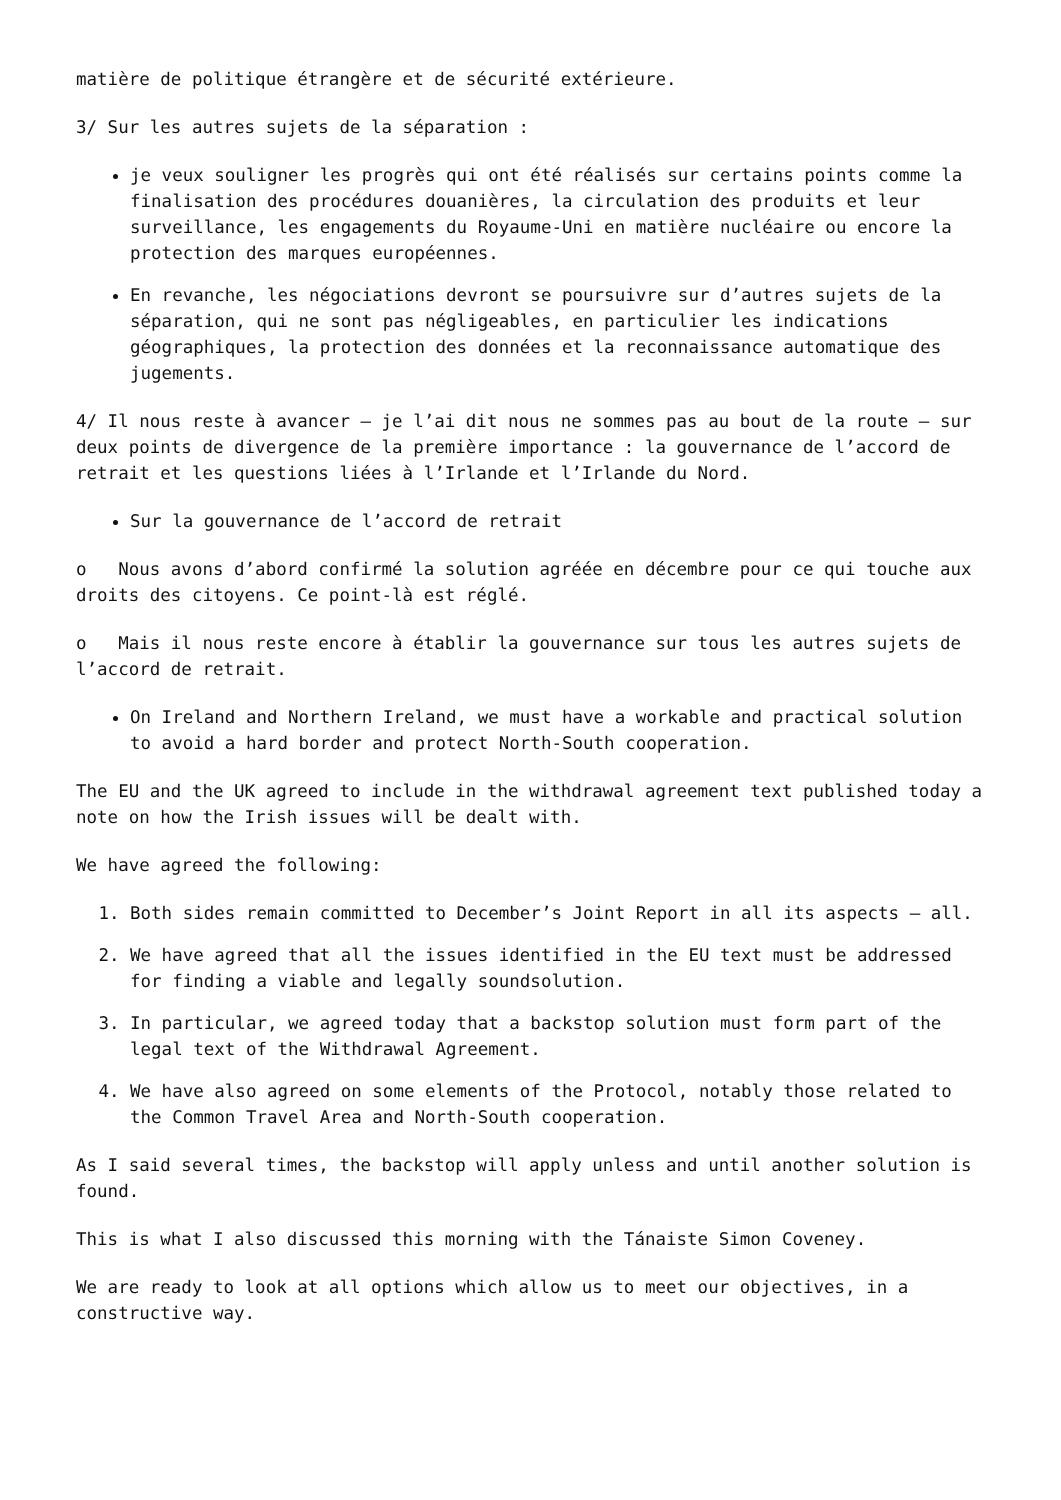matière de politique étrangère et de sécurité extérieure.
3/ Sur les autres sujets de la séparation :
je veux souligner les progrès qui ont été réalisés sur certains points comme la finalisation des procédures douanières, la circulation des produits et leur surveillance, les engagements du Royaume-Uni en matière nucléaire ou encore la protection des marques européennes.
En revanche, les négociations devront se poursuivre sur d’autres sujets de la séparation, qui ne sont pas négligeables, en particulier les indications géographiques, la protection des données et la reconnaissance automatique des jugements.
4/ Il nous reste à avancer – je l’ai dit nous ne sommes pas au bout de la route – sur deux points de divergence de la première importance : la gouvernance de l’accord de retrait et les questions liées à l’Irlande et l’Irlande du Nord.
Sur la gouvernance de l’accord de retrait
o Nous avons d’abord confirmé la solution agréée en décembre pour ce qui touche aux droits des citoyens. Ce point-là est réglé.
o Mais il nous reste encore à établir la gouvernance sur tous les autres sujets de l’accord de retrait.
On Ireland and Northern Ireland, we must have a workable and practical solution to avoid a hard border and protect North-South cooperation.
The EU and the UK agreed to include in the withdrawal agreement text published today a note on how the Irish issues will be dealt with.
We have agreed the following:
1. Both sides remain committed to December’s Joint Report in all its aspects – all.
2. We have agreed that all the issues identified in the EU text must be addressed for finding a viable and legally soundsolution.
3. In particular, we agreed today that a backstop solution must form part of the legal text of the Withdrawal Agreement.
4. We have also agreed on some elements of the Protocol, notably those related to the Common Travel Area and North-South cooperation.
As I said several times, the backstop will apply unless and until another solution is found.
This is what I also discussed this morning with the Tánaiste Simon Coveney.
We are ready to look at all options which allow us to meet our objectives, in a constructive way.